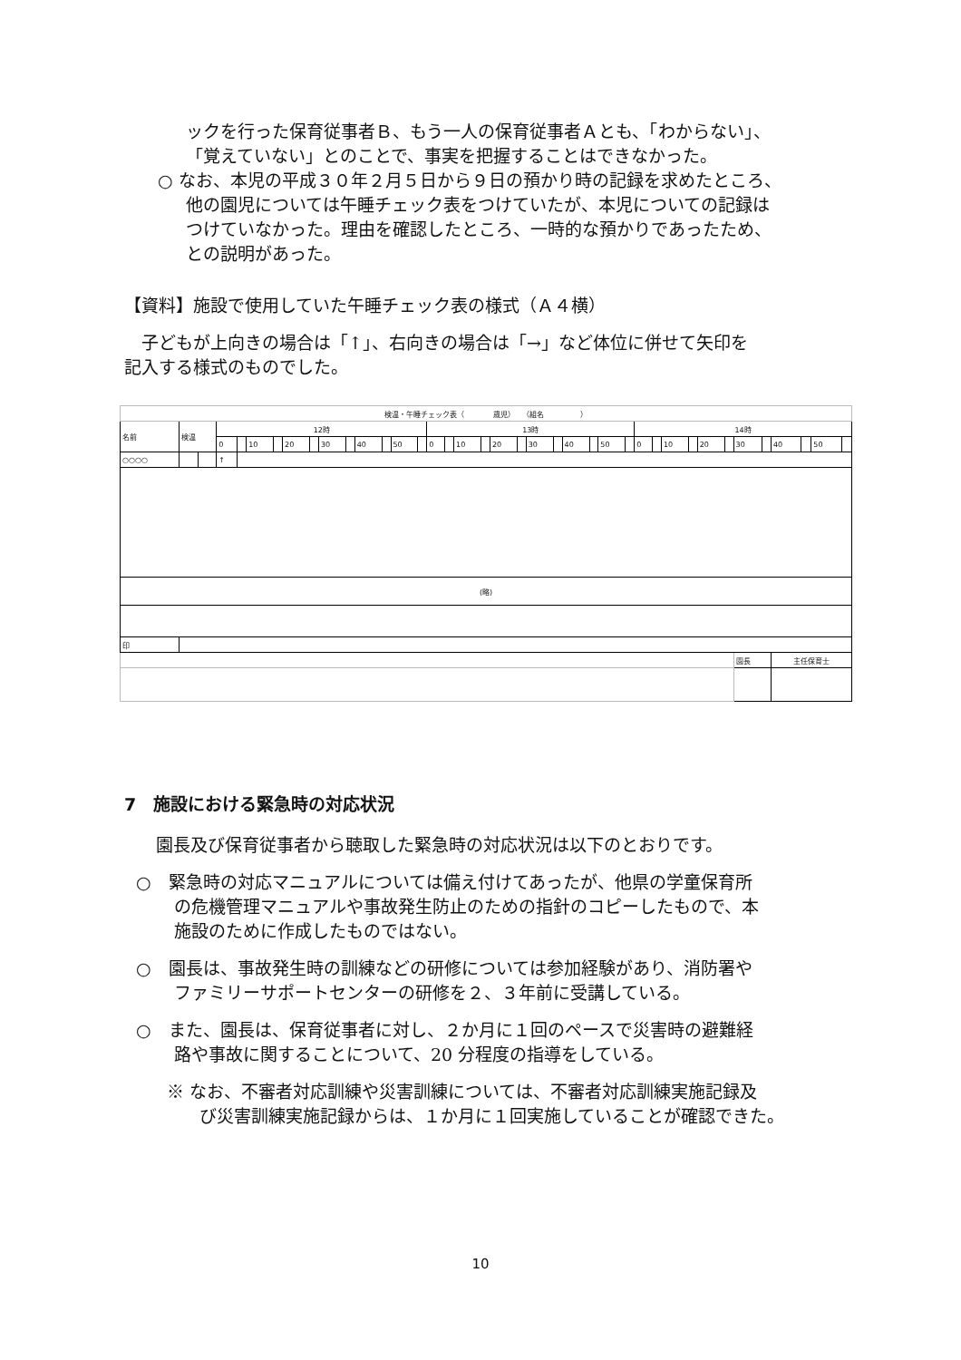ックを行った保育従事者Ｂ、もう一人の保育従事者Ａとも、「わからない」、
「覚えていない」とのことで、事実を把握することはできなかった。
○ なお、本児の平成３０年２月５日から９日の預かり時の記録を求めたところ、
他の園児については午睡チェック表をつけていたが、本児についての記録は
つけていなかった。理由を確認したところ、一時的な預かりであったため、
との説明があった。
【資料】施設で使用していた午睡チェック表の様式（Ａ４横）
　子どもが上向きの場合は「↑」、右向きの場合は「→」など体位に併せて矢印を
記入する様式のものでした。
| 検温・午睡チェック表（ 歳児） （組名 ） | | | | | | | | | | | | | | | | | | | | | | | | | | | | | | | | | | | | | | |
| 名前 | 検温 | | 12時 | | | | | | | | | | | | 13時 | | | | | | | | | | | | 14時 | | | | | | | | | | | |
| | | | 0 | | 10 | | 20 | | 30 | | 40 | | 50 | | 0 | | 10 | | 20 | | 30 | | 40 | | 50 | | 0 | | 10 | | 20 | | 30 | | 40 | | 50 | |
| ○○○○ | | | ↑ | | | | | | | | | | | | | | | | | | | | | | | | | | | | | | | | | | | |
| (略) | | | | | | | | | | | | | | | | | | | | | | | | | | | | | | | | | | | | | | |
| 印 | | | | | | | | | | | | | | | | | | | | | | | | | | | | | | | | | | | | | | |
| | | | | | | | | | | | | | | | | | | | | | | | | | | | | | | | | | 園長 | | 主任保育士 | | | |
7　施設における緊急時の対応状況
園長及び保育従事者から聴取した緊急時の対応状況は以下のとおりです。
○　緊急時の対応マニュアルについては備え付けてあったが、他県の学童保育所
の危機管理マニュアルや事故発生防止のための指針のコピーしたもので、本
施設のために作成したものではない。
○　園長は、事故発生時の訓練などの研修については参加経験があり、消防署や
ファミリーサポートセンターの研修を２、３年前に受講している。
○　また、園長は、保育従事者に対し、２か月に１回のペースで災害時の避難経
路や事故に関することについて、20 分程度の指導をしている。
※ なお、不審者対応訓練や災害訓練については、不審者対応訓練実施記録及
び災害訓練実施記録からは、１か月に１回実施していることが確認できた。
10